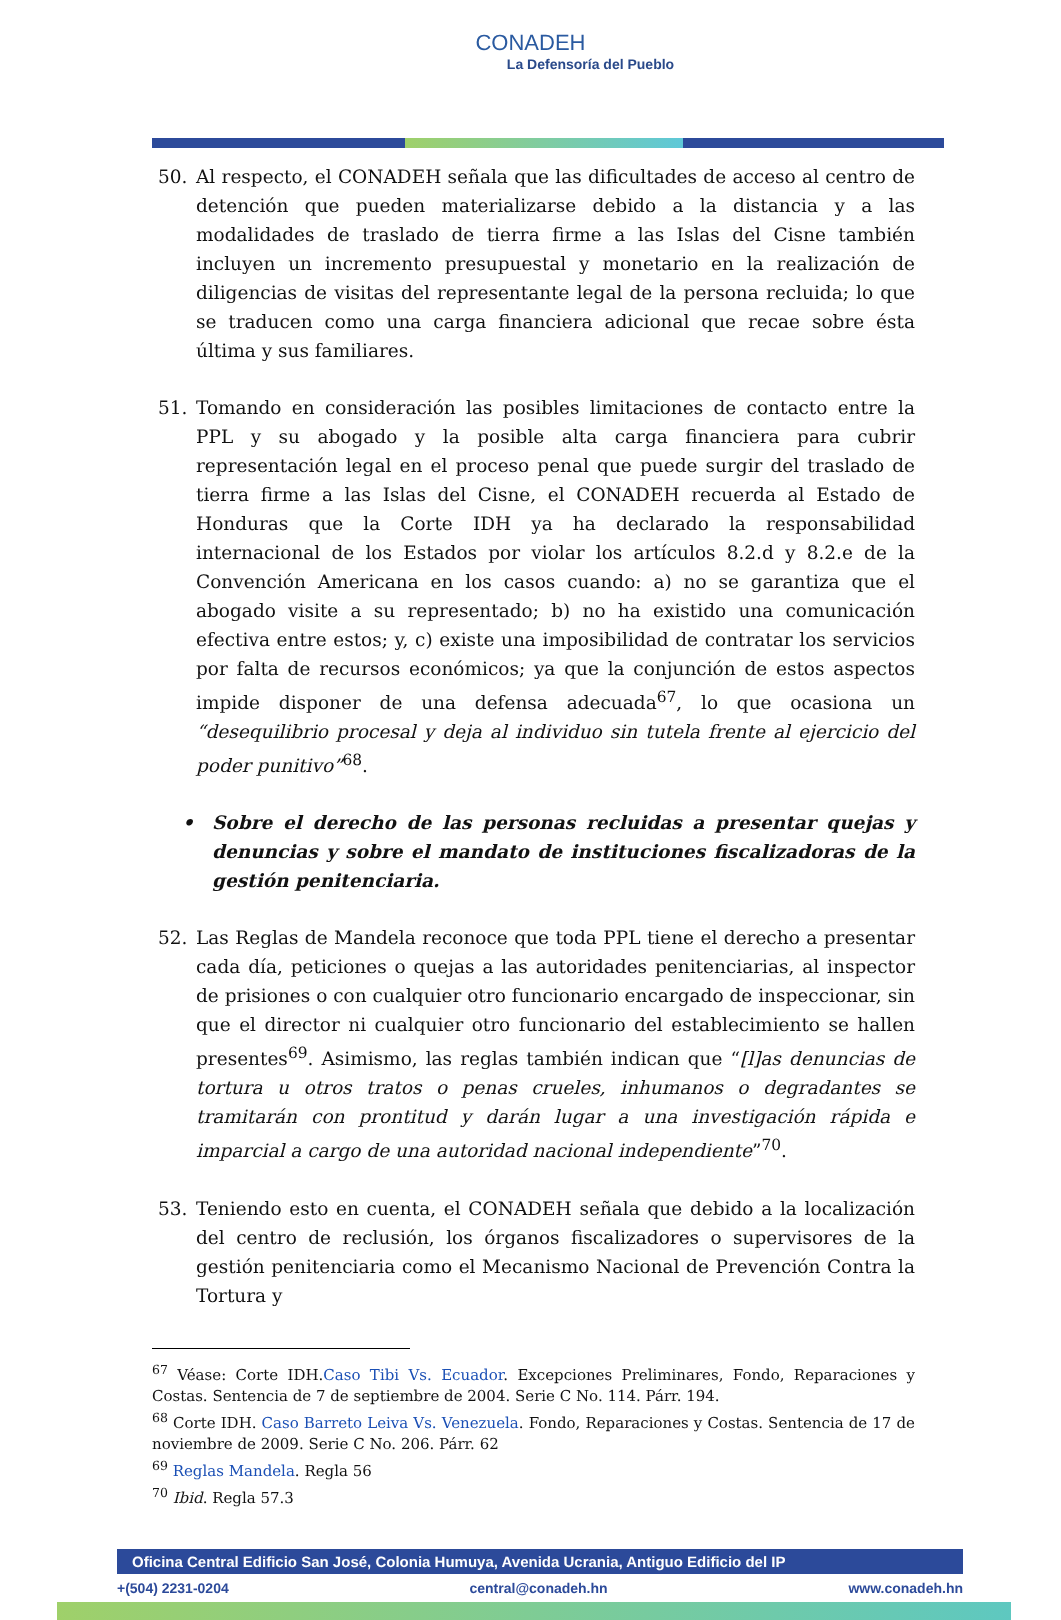CONADEH
La Defensoría del Pueblo
50. Al respecto, el CONADEH señala que las dificultades de acceso al centro de detención que pueden materializarse debido a la distancia y a las modalidades de traslado de tierra firme a las Islas del Cisne también incluyen un incremento presupuestal y monetario en la realización de diligencias de visitas del representante legal de la persona recluida; lo que se traducen como una carga financiera adicional que recae sobre ésta última y sus familiares.
51. Tomando en consideración las posibles limitaciones de contacto entre la PPL y su abogado y la posible alta carga financiera para cubrir representación legal en el proceso penal que puede surgir del traslado de tierra firme a las Islas del Cisne, el CONADEH recuerda al Estado de Honduras que la Corte IDH ya ha declarado la responsabilidad internacional de los Estados por violar los artículos 8.2.d y 8.2.e de la Convención Americana en los casos cuando: a) no se garantiza que el abogado visite a su representado; b) no ha existido una comunicación efectiva entre estos; y, c) existe una imposibilidad de contratar los servicios por falta de recursos económicos; ya que la conjunción de estos aspectos impide disponer de una defensa adecuada<sup>67</sup>, lo que ocasiona un “desequilibrio procesal y deja al individuo sin tutela frente al ejercicio del poder punitivo”<sup>68</sup>.
• Sobre el derecho de las personas recluidas a presentar quejas y denuncias y sobre el mandato de instituciones fiscalizadoras de la gestión penitenciaria.
52. Las Reglas de Mandela reconoce que toda PPL tiene el derecho a presentar cada día, peticiones o quejas a las autoridades penitenciarias, al inspector de prisiones o con cualquier otro funcionario encargado de inspeccionar, sin que el director ni cualquier otro funcionario del establecimiento se hallen presentes<sup>69</sup>. Asimismo, las reglas también indican que “[l]as denuncias de tortura u otros tratos o penas crueles, inhumanos o degradantes se tramitarán con prontitud y darán lugar a una investigación rápida e imparcial a cargo de una autoridad nacional independiente”<sup>70</sup>.
53. Teniendo esto en cuenta, el CONADEH señala que debido a la localización del centro de reclusión, los órganos fiscalizadores o supervisores de la gestión penitenciaria como el Mecanismo Nacional de Prevención Contra la Tortura y
<sup>67</sup> Véase: Corte IDH.Caso Tibi Vs. Ecuador. Excepciones Preliminares, Fondo, Reparaciones y Costas. Sentencia de 7 de septiembre de 2004. Serie C No. 114. Párr. 194.
<sup>68</sup> Corte IDH. Caso Barreto Leiva Vs. Venezuela. Fondo, Reparaciones y Costas. Sentencia de 17 de noviembre de 2009. Serie C No. 206. Párr. 62
<sup>69</sup> Reglas Mandela. Regla 56
<sup>70</sup> Ibid. Regla 57.3
Oficina Central Edificio San José, Colonia Humuya, Avenida Ucrania, Antiguo Edificio del IP
+(504) 2231-0204 central@conadeh.hn www.conadeh.hn